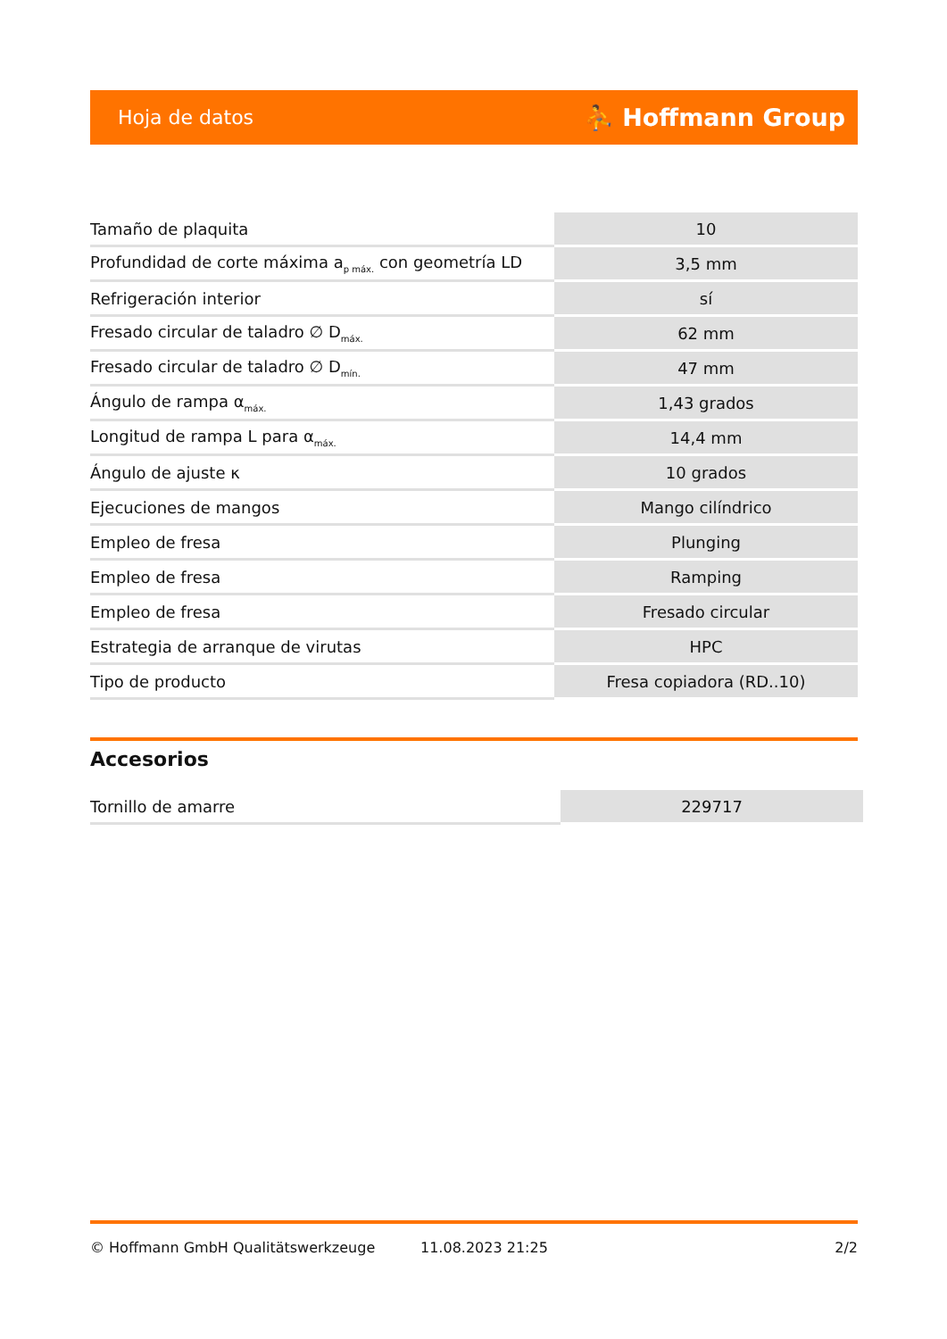Hoja de datos ⛹ Hoffmann Group
| Tamaño de plaquita | 10 |
| Profundidad de corte máxima a<sub>p máx.</sub> con geometría LD | 3,5 mm |
| Refrigeración interior | sí |
| Fresado circular de taladro ∅ D<sub>máx.</sub> | 62 mm |
| Fresado circular de taladro ∅ D<sub>mín.</sub> | 47 mm |
| Ángulo de rampa α<sub>máx.</sub> | 1,43 grados |
| Longitud de rampa L para α<sub>máx.</sub> | 14,4 mm |
| Ángulo de ajuste κ | 10 grados |
| Ejecuciones de mangos | Mango cilíndrico |
| Empleo de fresa | Plunging |
| Empleo de fresa | Ramping |
| Empleo de fresa | Fresado circular |
| Estrategia de arranque de virutas | HPC |
| Tipo de producto | Fresa copiadora (RD..10) |
Accesorios
| Tornillo de amarre | 229717 |
© Hoffmann GmbH Qualitätswerkzeuge 11.08.2023 21:25 2/2